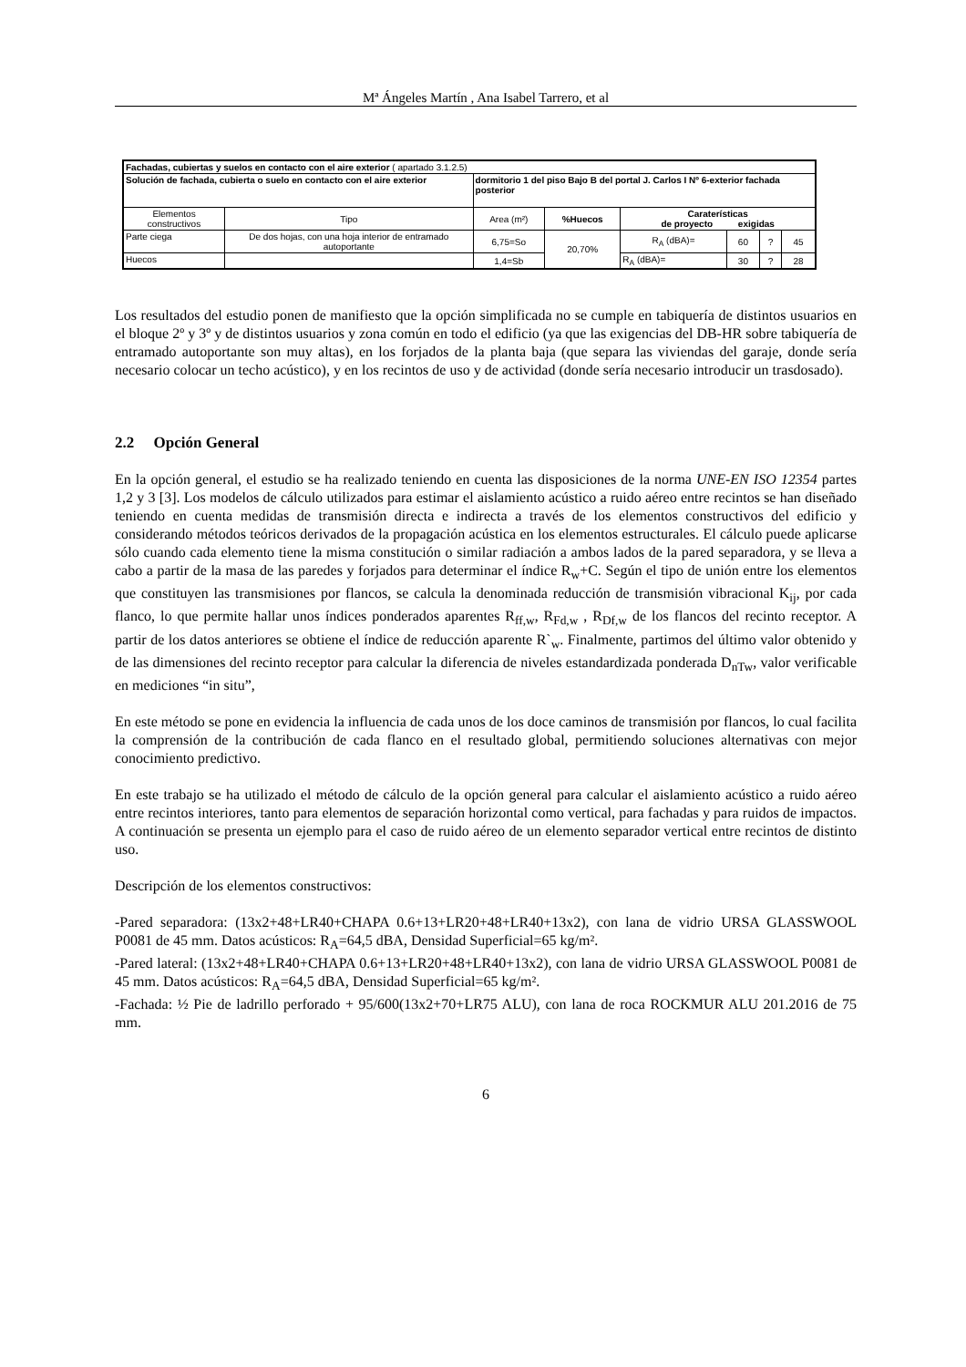Mª Ángeles Martín , Ana Isabel Tarrero, et al
| Fachadas, cubiertas y suelos en contacto con el aire exterior ( apartado 3.1.2.5) | | | | | | | |
| Solución de fachada, cubierta o suelo en contacto con el aire exterior | | dormitorio 1 del piso Bajo B del portal J. Carlos I Nº 6-exterior fachada posterior | | | | | |
| Elementos constructivos | Tipo | Area (m²) | %Huecos | Caraterísticas de proyecto exigidas | | | |
| Parte ciega | De dos hojas, con una hoja interior de entramado autoportante | 6,75=So | 20,70% | R<sub>A</sub> (dBA)= | 60 | ? | 45 |
| Huecos | | 1,4=Sb | | R<sub>A</sub> (dBA)= | 30 | ? | 28 |
Los resultados del estudio ponen de manifiesto que la opción simplificada no se cumple en tabiquería de distintos usuarios en el bloque 2º y 3º y de distintos usuarios y zona común en todo el edificio (ya que las exigencias del DB-HR sobre tabiquería de entramado autoportante son muy altas), en los forjados de la planta baja (que separa las viviendas del garaje, donde sería necesario colocar un techo acústico), y en los recintos de uso y de actividad (donde sería necesario introducir un trasdosado).
2.2 Opción General
En la opción general, el estudio se ha realizado teniendo en cuenta las disposiciones de la norma UNE-EN ISO 12354 partes 1,2 y 3 [3]. Los modelos de cálculo utilizados para estimar el aislamiento acústico a ruido aéreo entre recintos se han diseñado teniendo en cuenta medidas de transmisión directa e indirecta a través de los elementos constructivos del edificio y considerando métodos teóricos derivados de la propagación acústica en los elementos estructurales. El cálculo puede aplicarse sólo cuando cada elemento tiene la misma constitución o similar radiación a ambos lados de la pared separadora, y se lleva a cabo a partir de la masa de las paredes y forjados para determinar el índice R<sub>w</sub>+C. Según el tipo de unión entre los elementos que constituyen las transmisiones por flancos, se calcula la denominada reducción de transmisión vibracional K<sub>ij</sub>, por cada flanco, lo que permite hallar unos índices ponderados aparentes R<sub>ff,w</sub>, R<sub>Fd,w</sub> , R<sub>Df,w</sub> de los flancos del recinto receptor. A partir de los datos anteriores se obtiene el índice de reducción aparente R`<sub>w</sub>. Finalmente, partimos del último valor obtenido y de las dimensiones del recinto receptor para calcular la diferencia de niveles estandardizada ponderada D<sub>nTw</sub>, valor verificable en mediciones “in situ”,
En este método se pone en evidencia la influencia de cada unos de los doce caminos de transmisión por flancos, lo cual facilita la comprensión de la contribución de cada flanco en el resultado global, permitiendo soluciones alternativas con mejor conocimiento predictivo.
En este trabajo se ha utilizado el método de cálculo de la opción general para calcular el aislamiento acústico a ruido aéreo entre recintos interiores, tanto para elementos de separación horizontal como vertical, para fachadas y para ruidos de impactos. A continuación se presenta un ejemplo para el caso de ruido aéreo de un elemento separador vertical entre recintos de distinto uso.
Descripción de los elementos constructivos:
-Pared separadora: (13x2+48+LR40+CHAPA 0.6+13+LR20+48+LR40+13x2), con lana de vidrio URSA GLASSWOOL P0081 de 45 mm. Datos acústicos: R<sub>A</sub>=64,5 dBA, Densidad Superficial=65 kg/m².
-Pared lateral: (13x2+48+LR40+CHAPA 0.6+13+LR20+48+LR40+13x2), con lana de vidrio URSA GLASSWOOL P0081 de 45 mm. Datos acústicos: R<sub>A</sub>=64,5 dBA, Densidad Superficial=65 kg/m².
-Fachada: ½ Pie de ladrillo perforado + 95/600(13x2+70+LR75 ALU), con lana de roca ROCKMUR ALU 201.2016 de 75 mm.
6